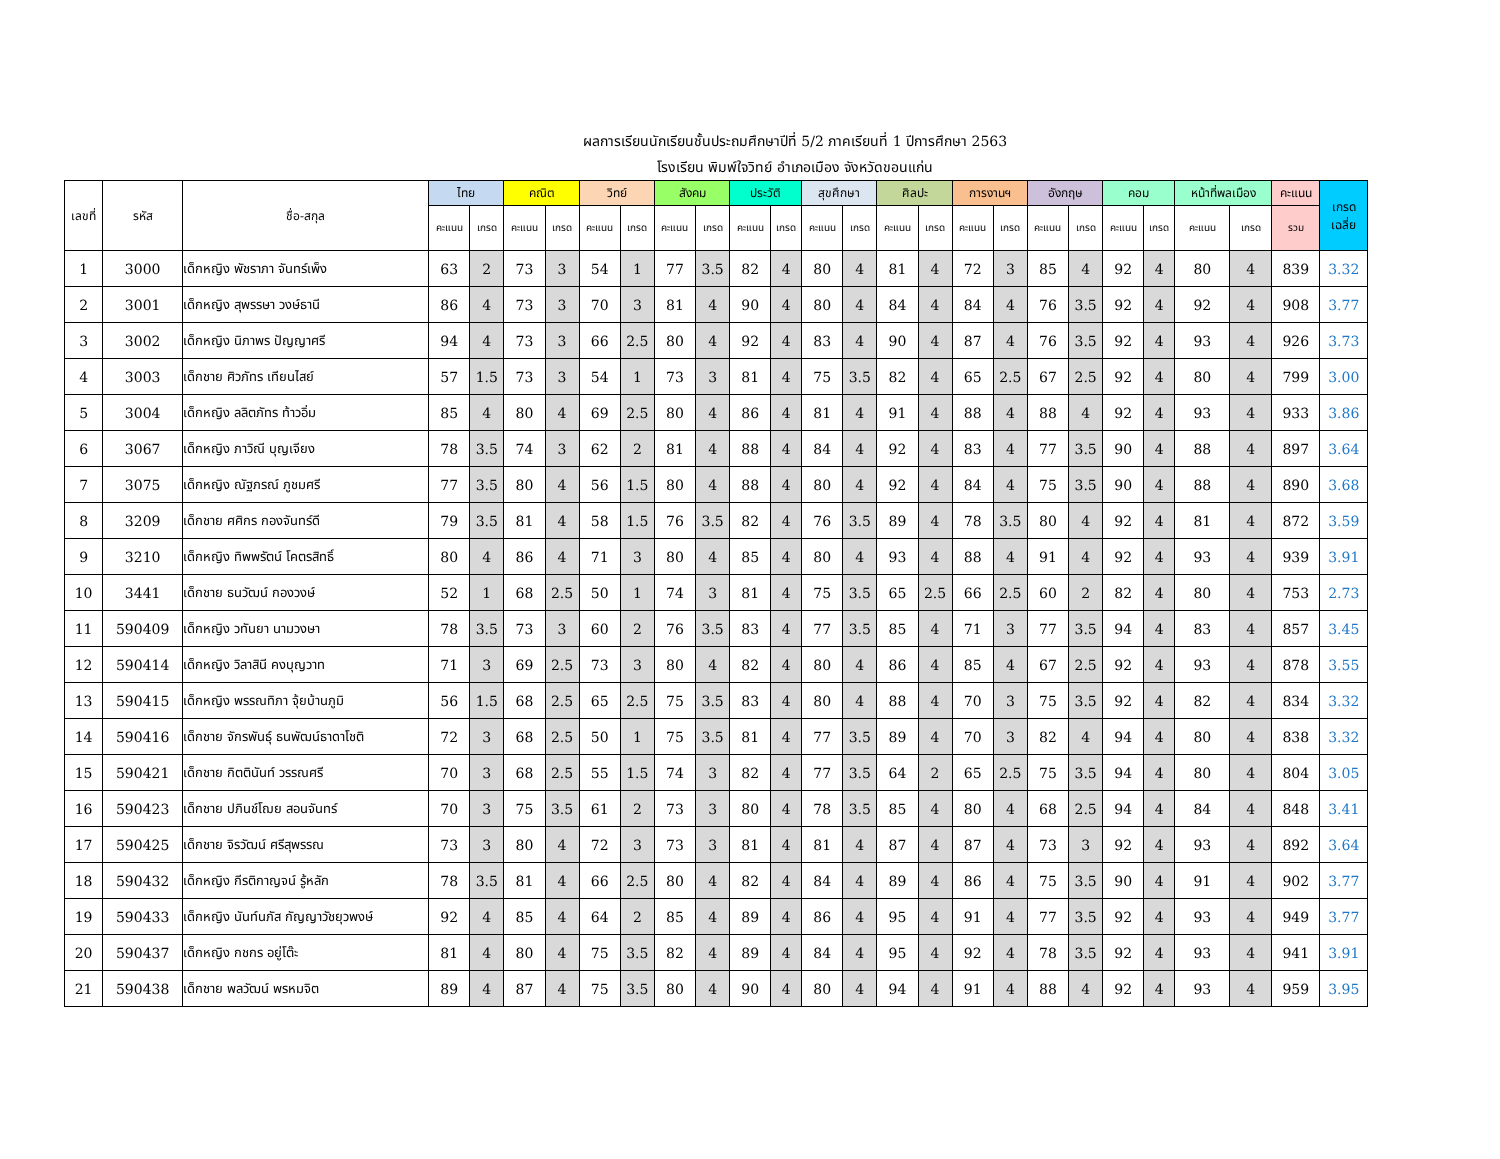ผลการเรียนนักเรียนชั้นประถมศึกษาปีที่ 5/2 ภาคเรียนที่ 1 ปีการศึกษา 2563
โรงเรียน พิมพ์ใจวิทย์ อำเภอเมือง จังหวัดขอนแก่น
| เลขที่ | รหัส | ชื่อ-สกุล | ไทย | | คณิต | | วิทย์ | | สังคม | | ประวัติ | | สุขศึกษา | | ศิลปะ | | การงานฯ | | อังกฤษ | | คอม | | หน้าที่พลเมือง | | คะแนน | เกรด เฉลี่ย |
| --- | --- | --- | --- | --- | --- | --- | --- | --- | --- | --- | --- | --- | --- | --- | --- | --- | --- | --- | --- | --- | --- | --- | --- | --- | --- | --- |
| | | | คะแนน | เกรด | คะแนน | เกรด | คะแนน | เกรด | คะแนน | เกรด | คะแนน | เกรด | คะแนน | เกรด | คะแนน | เกรด | คะแนน | เกรด | คะแนน | เกรด | คะแนน | เกรด | คะแนน | เกรด | รวม | |
| 1 | 3000 | เด็กหญิง พัชราภา จันทร์เพ็ง | 63 | 2 | 73 | 3 | 54 | 1 | 77 | 3.5 | 82 | 4 | 80 | 4 | 81 | 4 | 72 | 3 | 85 | 4 | 92 | 4 | 80 | 4 | 839 | 3.32 |
| 2 | 3001 | เด็กหญิง สุพรรษา วงษ์ธานี | 86 | 4 | 73 | 3 | 70 | 3 | 81 | 4 | 90 | 4 | 80 | 4 | 84 | 4 | 84 | 4 | 76 | 3.5 | 92 | 4 | 92 | 4 | 908 | 3.77 |
| 3 | 3002 | เด็กหญิง นิภาพร ปัญญาศรี | 94 | 4 | 73 | 3 | 66 | 2.5 | 80 | 4 | 92 | 4 | 83 | 4 | 90 | 4 | 87 | 4 | 76 | 3.5 | 92 | 4 | 93 | 4 | 926 | 3.73 |
| 4 | 3003 | เด็กชาย ศิวภัทร เทียนไสย์ | 57 | 1.5 | 73 | 3 | 54 | 1 | 73 | 3 | 81 | 4 | 75 | 3.5 | 82 | 4 | 65 | 2.5 | 67 | 2.5 | 92 | 4 | 80 | 4 | 799 | 3.00 |
| 5 | 3004 | เด็กหญิง ลลิตภัทร ท้าวอิ่ม | 85 | 4 | 80 | 4 | 69 | 2.5 | 80 | 4 | 86 | 4 | 81 | 4 | 91 | 4 | 88 | 4 | 88 | 4 | 92 | 4 | 93 | 4 | 933 | 3.86 |
| 6 | 3067 | เด็กหญิง ภาวิณี บุญเจียง | 78 | 3.5 | 74 | 3 | 62 | 2 | 81 | 4 | 88 | 4 | 84 | 4 | 92 | 4 | 83 | 4 | 77 | 3.5 | 90 | 4 | 88 | 4 | 897 | 3.64 |
| 7 | 3075 | เด็กหญิง ณัฐภรณ์ ภูชมศรี | 77 | 3.5 | 80 | 4 | 56 | 1.5 | 80 | 4 | 88 | 4 | 80 | 4 | 92 | 4 | 84 | 4 | 75 | 3.5 | 90 | 4 | 88 | 4 | 890 | 3.68 |
| 8 | 3209 | เด็กชาย ศศิกร กองจันทร์ดี | 79 | 3.5 | 81 | 4 | 58 | 1.5 | 76 | 3.5 | 82 | 4 | 76 | 3.5 | 89 | 4 | 78 | 3.5 | 80 | 4 | 92 | 4 | 81 | 4 | 872 | 3.59 |
| 9 | 3210 | เด็กหญิง ทิพพรัตน์ โคตรสิทธิ์ | 80 | 4 | 86 | 4 | 71 | 3 | 80 | 4 | 85 | 4 | 80 | 4 | 93 | 4 | 88 | 4 | 91 | 4 | 92 | 4 | 93 | 4 | 939 | 3.91 |
| 10 | 3441 | เด็กชาย ธนวัฒน์ กองวงษ์ | 52 | 1 | 68 | 2.5 | 50 | 1 | 74 | 3 | 81 | 4 | 75 | 3.5 | 65 | 2.5 | 66 | 2.5 | 60 | 2 | 82 | 4 | 80 | 4 | 753 | 2.73 |
| 11 | 590409 | เด็กหญิง วทันยา นามวงษา | 78 | 3.5 | 73 | 3 | 60 | 2 | 76 | 3.5 | 83 | 4 | 77 | 3.5 | 85 | 4 | 71 | 3 | 77 | 3.5 | 94 | 4 | 83 | 4 | 857 | 3.45 |
| 12 | 590414 | เด็กหญิง วิลาสินี คงบุญวาท | 71 | 3 | 69 | 2.5 | 73 | 3 | 80 | 4 | 82 | 4 | 80 | 4 | 86 | 4 | 85 | 4 | 67 | 2.5 | 92 | 4 | 93 | 4 | 878 | 3.55 |
| 13 | 590415 | เด็กหญิง พรรณทิภา จุ้ยบ้านภูมิ | 56 | 1.5 | 68 | 2.5 | 65 | 2.5 | 75 | 3.5 | 83 | 4 | 80 | 4 | 88 | 4 | 70 | 3 | 75 | 3.5 | 92 | 4 | 82 | 4 | 834 | 3.32 |
| 14 | 590416 | เด็กชาย จักรพันธุ์ ธนพัฒน์ธาดาโชติ | 72 | 3 | 68 | 2.5 | 50 | 1 | 75 | 3.5 | 81 | 4 | 77 | 3.5 | 89 | 4 | 70 | 3 | 82 | 4 | 94 | 4 | 80 | 4 | 838 | 3.32 |
| 15 | 590421 | เด็กชาย กิตตินันท์ วรรณศรี | 70 | 3 | 68 | 2.5 | 55 | 1.5 | 74 | 3 | 82 | 4 | 77 | 3.5 | 64 | 2 | 65 | 2.5 | 75 | 3.5 | 94 | 4 | 80 | 4 | 804 | 3.05 |
| 16 | 590423 | เด็กชาย ปภินช์โฌย สอนจันทร์ | 70 | 3 | 75 | 3.5 | 61 | 2 | 73 | 3 | 80 | 4 | 78 | 3.5 | 85 | 4 | 80 | 4 | 68 | 2.5 | 94 | 4 | 84 | 4 | 848 | 3.41 |
| 17 | 590425 | เด็กชาย จิรวัฒน์ ศรีสุพรรณ | 73 | 3 | 80 | 4 | 72 | 3 | 73 | 3 | 81 | 4 | 81 | 4 | 87 | 4 | 87 | 4 | 73 | 3 | 92 | 4 | 93 | 4 | 892 | 3.64 |
| 18 | 590432 | เด็กหญิง กีรติกาญจน์ รู้หลัก | 78 | 3.5 | 81 | 4 | 66 | 2.5 | 80 | 4 | 82 | 4 | 84 | 4 | 89 | 4 | 86 | 4 | 75 | 3.5 | 90 | 4 | 91 | 4 | 902 | 3.77 |
| 19 | 590433 | เด็กหญิง นันท์นภัส กัญญาวัชยุวพงษ์ | 92 | 4 | 85 | 4 | 64 | 2 | 85 | 4 | 89 | 4 | 86 | 4 | 95 | 4 | 91 | 4 | 77 | 3.5 | 92 | 4 | 93 | 4 | 949 | 3.77 |
| 20 | 590437 | เด็กหญิง กชกร อยู่โต๊ะ | 81 | 4 | 80 | 4 | 75 | 3.5 | 82 | 4 | 89 | 4 | 84 | 4 | 95 | 4 | 92 | 4 | 78 | 3.5 | 92 | 4 | 93 | 4 | 941 | 3.91 |
| 21 | 590438 | เด็กชาย พลวัฒน์ พรหมจิต | 89 | 4 | 87 | 4 | 75 | 3.5 | 80 | 4 | 90 | 4 | 80 | 4 | 94 | 4 | 91 | 4 | 88 | 4 | 92 | 4 | 93 | 4 | 959 | 3.95 |